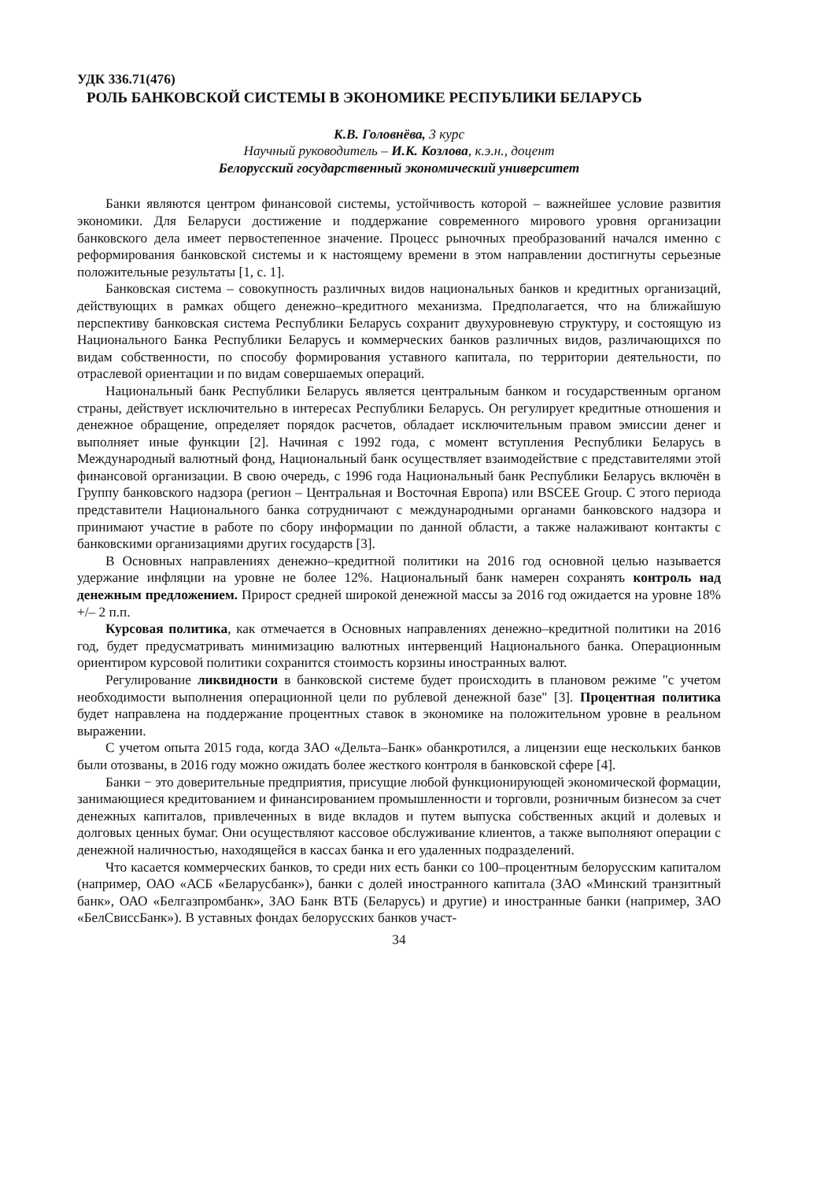УДК 336.71(476)
РОЛЬ БАНКОВСКОЙ СИСТЕМЫ В ЭКОНОМИКЕ РЕСПУБЛИКИ БЕЛАРУСЬ
К.В. Головнёва, 3 курс
Научный руководитель – И.К. Козлова, к.э.н., доцент
Белорусский государственный экономический университет
Банки являются центром финансовой системы, устойчивость которой – важнейшее условие развития экономики. Для Беларуси достижение и поддержание современного мирового уровня организации банковского дела имеет первостепенное значение. Процесс рыночных преобразований начался именно с реформирования банковской системы и к настоящему времени в этом направлении достигнуты серьезные положительные результаты [1, с. 1].
Банковская система – совокупность различных видов национальных банков и кредитных организаций, действующих в рамках общего денежно–кредитного механизма. Предполагается, что на ближайшую перспективу банковская система Республики Беларусь сохранит двухуровневую структуру, и состоящую из Национального Банка Республики Беларусь и коммерческих банков различных видов, различающихся по видам собственности, по способу формирования уставного капитала, по территории деятельности, по отраслевой ориентации и по видам совершаемых операций.
Национальный банк Республики Беларусь является центральным банком и государственным органом страны, действует исключительно в интересах Республики Беларусь. Он регулирует кредитные отношения и денежное обращение, определяет порядок расчетов, обладает исключительным правом эмиссии денег и выполняет иные функции [2]. Начиная с 1992 года, с момент вступления Республики Беларусь в Международный валютный фонд, Национальный банк осуществляет взаимодействие с представителями этой финансовой организации. В свою очередь, с 1996 года Национальный банк Республики Беларусь включён в Группу банковского надзора (регион – Центральная и Восточная Европа) или BSCEE Group. С этого периода представители Национального банка сотрудничают с международными органами банковского надзора и принимают участие в работе по сбору информации по данной области, а также налаживают контакты с банковскими организациями других государств [3].
В Основных направлениях денежно–кредитной политики на 2016 год основной целью называется удержание инфляции на уровне не более 12%. Национальный банк намерен сохранять контроль над денежным предложением. Прирост средней широкой денежной массы за 2016 год ожидается на уровне 18% +/– 2 п.п.
Курсовая политика, как отмечается в Основных направлениях денежно–кредитной политики на 2016 год, будет предусматривать минимизацию валютных интервенций Национального банка. Операционным ориентиром курсовой политики сохранится стоимость корзины иностранных валют.
Регулирование ликвидности в банковской системе будет происходить в плановом режиме "с учетом необходимости выполнения операционной цели по рублевой денежной базе" [3]. Процентная политика будет направлена на поддержание процентных ставок в экономике на положительном уровне в реальном выражении.
С учетом опыта 2015 года, когда ЗАО «Дельта–Банк» обанкротился, а лицензии еще нескольких банков были отозваны, в 2016 году можно ожидать более жесткого контроля в банковской сфере [4].
Банки − это доверительные предприятия, присущие любой функционирующей экономической формации, занимающиеся кредитованием и финансированием промышленности и торговли, розничным бизнесом за счет денежных капиталов, привлеченных в виде вкладов и путем выпуска собственных акций и долевых и долговых ценных бумаг. Они осуществляют кассовое обслуживание клиентов, а также выполняют операции с денежной наличностью, находящейся в кассах банка и его удаленных подразделений.
Что касается коммерческих банков, то среди них есть банки со 100–процентным белорусским капиталом (например, ОАО «АСБ «Беларусбанк»), банки с долей иностранного капитала (ЗАО «Минский транзитный банк», ОАО «Белгазпромбанк», ЗАО Банк ВТБ (Беларусь) и другие) и иностранные банки (например, ЗАО «БелСвиссБанк»). В уставных фондах белорусских банков участ-
34